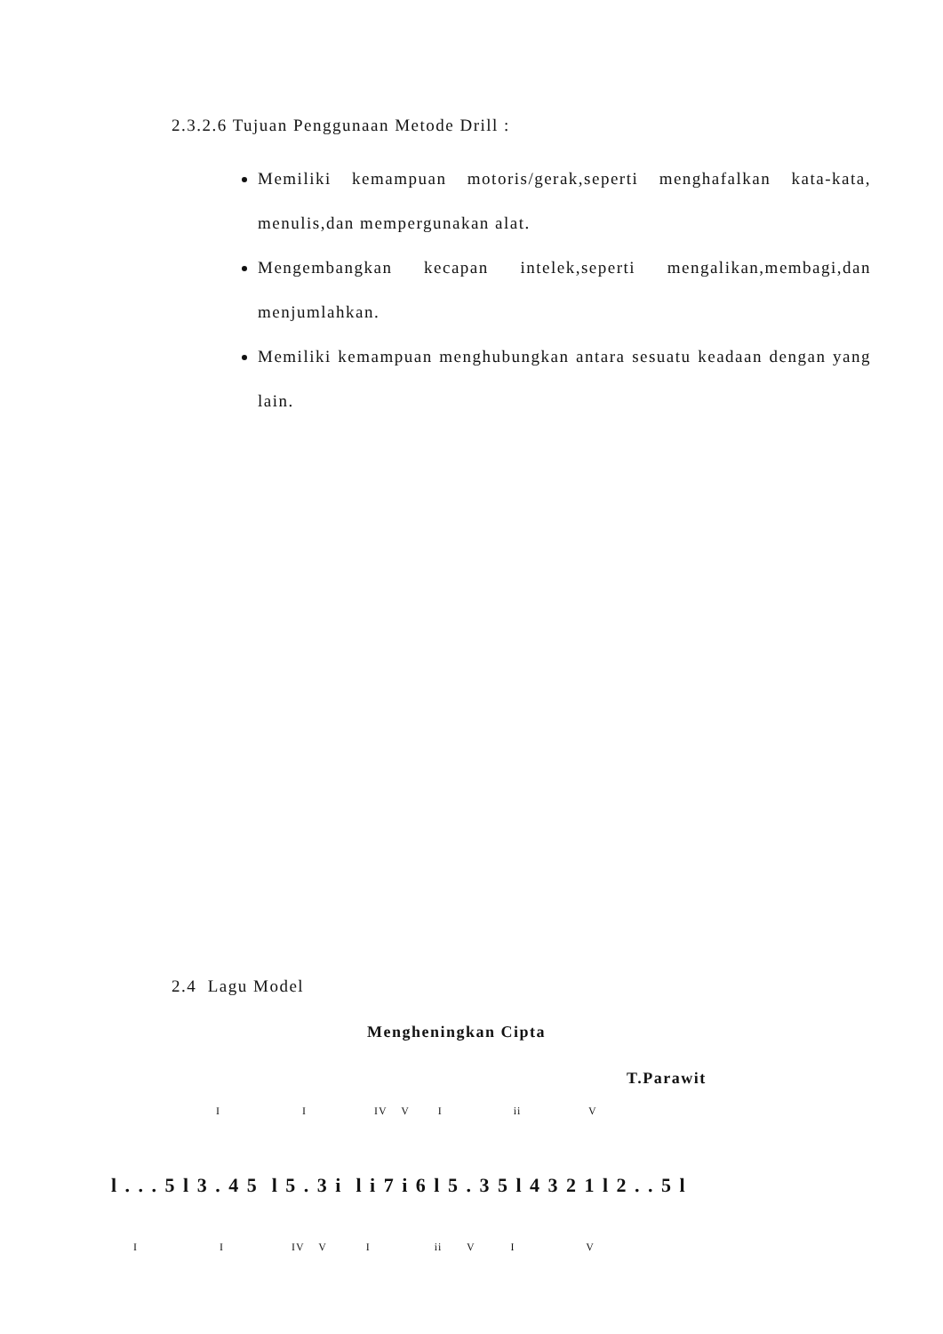2.3.2.6 Tujuan Penggunaan Metode Drill :
Memiliki kemampuan motoris/gerak,seperti menghafalkan kata-kata, menulis,dan mempergunakan alat.
Mengembangkan kecapan intelek,seperti mengalikan,membagi,dan menjumlahkan.
Memiliki kemampuan menghubungkan antara sesuatu keadaan dengan yang lain.
2.4 Lagu Model
Mengheningkan Cipta
T.Parawit
I I IV V I ii V
l . . . 5 l 3 . 4 5 l 5 . 3 i l i 7 i 6 l 5 . 3 5 l 4 3 2 1 l 2 . . 5 l
I I IV V I ii V I V